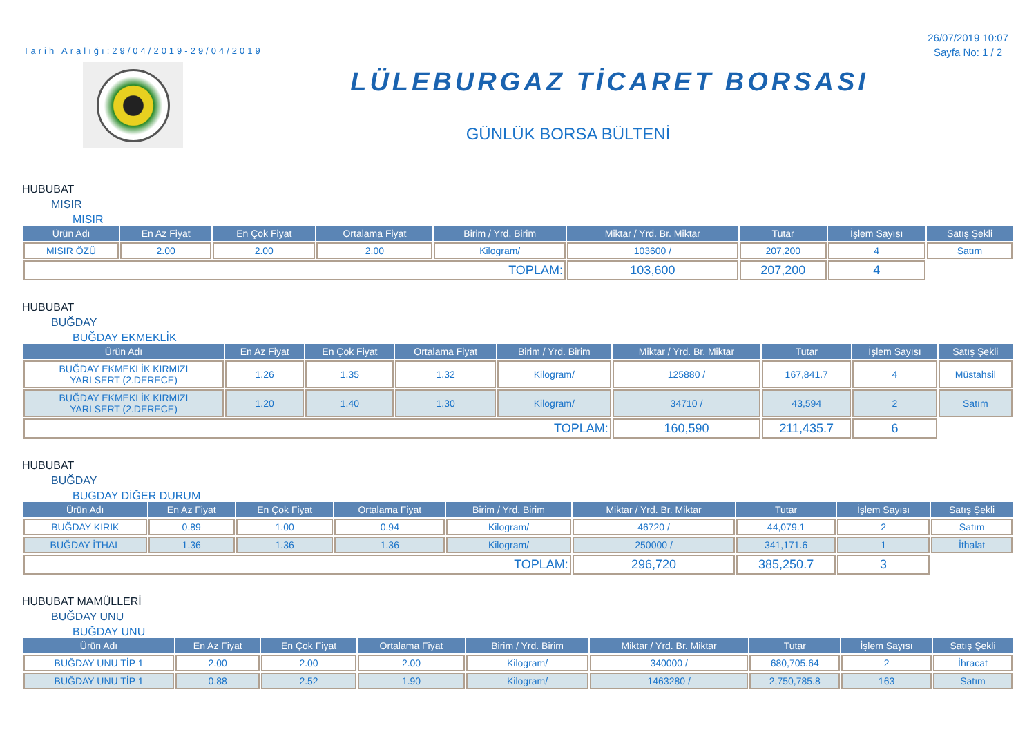Tarih Aralığı:29/04/2019-29/04/2019
26/07/2019 10:07
Sayfa No: 1 / 2
LÜLEBURGAZ TİCARET BORSASI
GÜNLÜK BORSA BÜLTENİ
HUBUBAT
MISIR
MISIR
| Ürün Adı | En Az Fiyat | En Çok Fiyat | Ortalama Fiyat | Birim / Yrd. Birim | Miktar / Yrd. Br. Miktar | Tutar | İşlem Sayısı | Satış Şekli |
| --- | --- | --- | --- | --- | --- | --- | --- | --- |
| MISIR ÖZÜ | 2.00 | 2.00 | 2.00 | Kilogram/ | 103600 / | 207,200 | 4 | Satım |
| TOPLAM: | | | | | 103,600 | 207,200 | 4 | |
HUBUBAT
BUĞDAY
BUĞDAY EKMEKLİK
| Ürün Adı | En Az Fiyat | En Çok Fiyat | Ortalama Fiyat | Birim / Yrd. Birim | Miktar / Yrd. Br. Miktar | Tutar | İşlem Sayısı | Satış Şekli |
| --- | --- | --- | --- | --- | --- | --- | --- | --- |
| BUĞDAY EKMEKLİK KIRMIZI YARI SERT (2.DERECE) | 1.26 | 1.35 | 1.32 | Kilogram/ | 125880 / | 167,841.7 | 4 | Müstahsil |
| BUĞDAY EKMEKLİK KIRMIZI YARI SERT (2.DERECE) | 1.20 | 1.40 | 1.30 | Kilogram/ | 34710 / | 43,594 | 2 | Satım |
| TOPLAM: | | | | | 160,590 | 211,435.7 | 6 | |
HUBUBAT
BUĞDAY
BUGDAY DİĞER DURUM
| Ürün Adı | En Az Fiyat | En Çok Fiyat | Ortalama Fiyat | Birim / Yrd. Birim | Miktar / Yrd. Br. Miktar | Tutar | İşlem Sayısı | Satış Şekli |
| --- | --- | --- | --- | --- | --- | --- | --- | --- |
| BUĞDAY KIRIK | 0.89 | 1.00 | 0.94 | Kilogram/ | 46720 / | 44,079.1 | 2 | Satım |
| BUĞDAY İTHAL | 1.36 | 1.36 | 1.36 | Kilogram/ | 250000 / | 341,171.6 | 1 | İthalat |
| TOPLAM: | | | | | 296,720 | 385,250.7 | 3 | |
HUBUBAT MAMÜLLERİ
BUĞDAY UNU
BUĞDAY UNU
| Ürün Adı | En Az Fiyat | En Çok Fiyat | Ortalama Fiyat | Birim / Yrd. Birim | Miktar / Yrd. Br. Miktar | Tutar | İşlem Sayısı | Satış Şekli |
| --- | --- | --- | --- | --- | --- | --- | --- | --- |
| BUĞDAY UNU TİP 1 | 2.00 | 2.00 | 2.00 | Kilogram/ | 340000 / | 680,705.64 | 2 | İhracat |
| BUĞDAY UNU TİP 1 | 0.88 | 2.52 | 1.90 | Kilogram/ | 1463280 / | 2,750,785.8 | 163 | Satım |